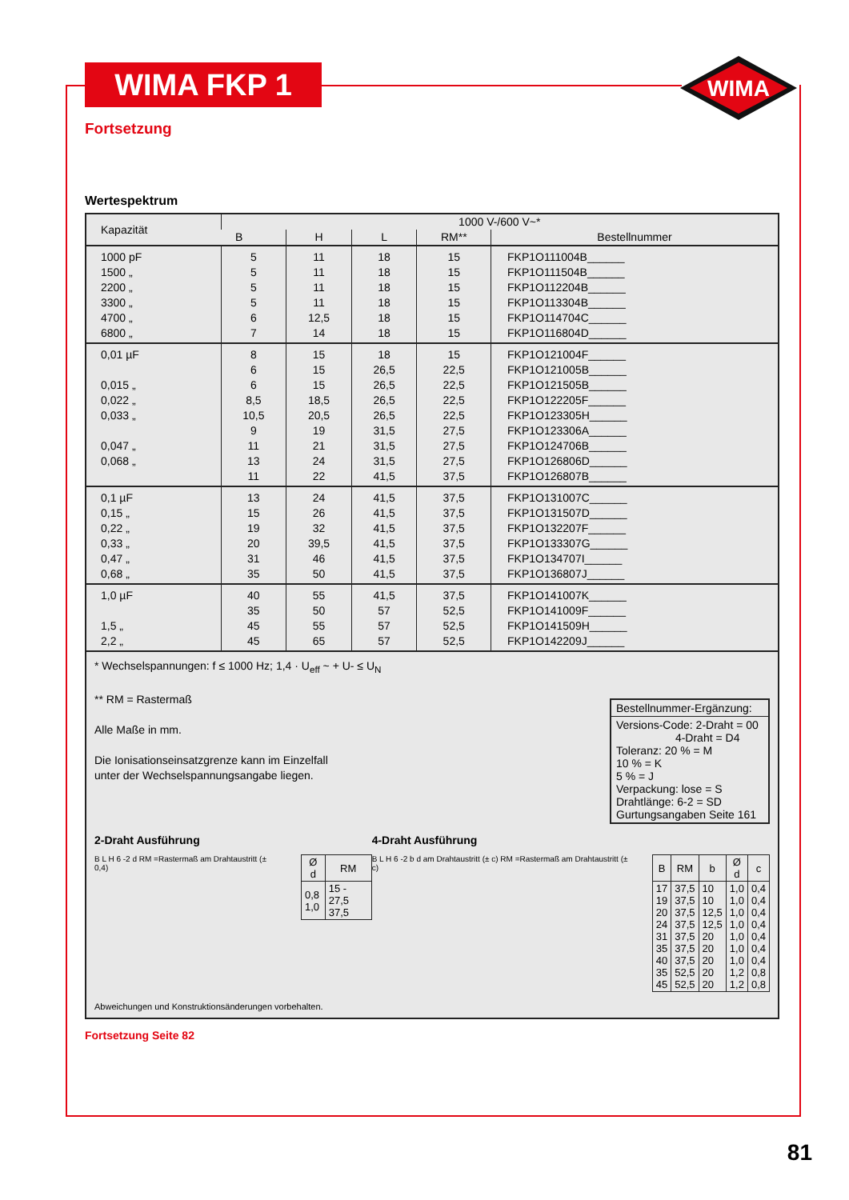WIMA FKP 1
WIMA
Fortsetzung
Wertespektrum
| Kapazität | 1000 V-/600 V~* | | | | |
| --- | --- | --- | --- | --- | --- |
| | B | H | L | RM** | Bestellnummer |
| 1000 pF 1500 „ 2200 „ 3300 „ 4700 „ 6800 „ | 5 5 5 5 6 7 | 11 11 11 11 12,5 14 | 18 18 18 18 18 18 | 15 15 15 15 15 15 | FKP1O111004B______ FKP1O111504B______ FKP1O112204B______ FKP1O113304B______ FKP1O114704C______ FKP1O116804D______ |
| 0,01 µF 0,015 „ 0,022 „ 0,033 „ 0,047 „ 0,068 „ | 8 6 6 8,5 10,5 9 11 13 11 | 15 15 15 18,5 20,5 19 21 24 22 | 18 26,5 26,5 26,5 26,5 31,5 31,5 31,5 41,5 | 15 22,5 22,5 22,5 22,5 27,5 27,5 27,5 37,5 | FKP1O121004F______ FKP1O121005B______ FKP1O121505B______ FKP1O122205F______ FKP1O123305H______ FKP1O123306A______ FKP1O124706B______ FKP1O126806D______ FKP1O126807B______ |
| 0,1 µF 0,15 „ 0,22 „ 0,33 „ 0,47 „ 0,68 „ | 13 15 19 20 31 35 | 24 26 32 39,5 46 50 | 41,5 41,5 41,5 41,5 41,5 41,5 | 37,5 37,5 37,5 37,5 37,5 37,5 | FKP1O131007C______ FKP1O131507D______ FKP1O132207F______ FKP1O133307G______ FKP1O134707I______ FKP1O136807J______ |
| 1,0 µF 1,5 „ 2,2 „ | 40 35 45 45 | 55 50 55 65 | 41,5 57 57 57 | 37,5 52,5 52,5 52,5 | FKP1O141007K______ FKP1O141009F______ FKP1O141509H______ FKP1O142209J______ |
* Wechselspannungen: f ≤ 1000 Hz; 1,4 · U<sub>eff</sub> ~ + U- ≤ U<sub>N</sub>
** RM = Rastermaß
Alle Maße in mm.
Die Ionisationseinsatzgrenze kann im Einzelfall
unter der Wechselspannungsangabe liegen.
Bestellnummer-Ergänzung:
Versions-Code: 2-Draht = 00
4-Draht = D4
Toleranz: 20 % = M
10 % = K
5 % = J
Verpackung: lose = S
Drahtlänge: 6-2 = SD
Gurtungsangaben Seite 161
2-Draht Ausführung
B L H 6 -2 d RM =Rastermaß am Drahtaustritt (± 0,4)
| Ø d | RM |
| --- | --- |
| 0,8 1,0 | 15 - 27,5 37,5 |
4-Draht Ausführung
B L H 6 -2 b d am Drahtaustritt (± c) RM =Rastermaß am Drahtaustritt (± c)
| B | RM | b | Ø d | c |
| --- | --- | --- | --- | --- |
| 17 19 20 24 31 35 40 35 45 | 37,5 37,5 37,5 37,5 37,5 37,5 37,5 52,5 52,5 | 10 10 12,5 12,5 20 20 20 20 20 | 1,0 1,0 1,0 1,0 1,0 1,0 1,0 1,2 1,2 | 0,4 0,4 0,4 0,4 0,4 0,4 0,4 0,8 0,8 |
Abweichungen und Konstruktionsänderungen vorbehalten.
Fortsetzung Seite 82
81